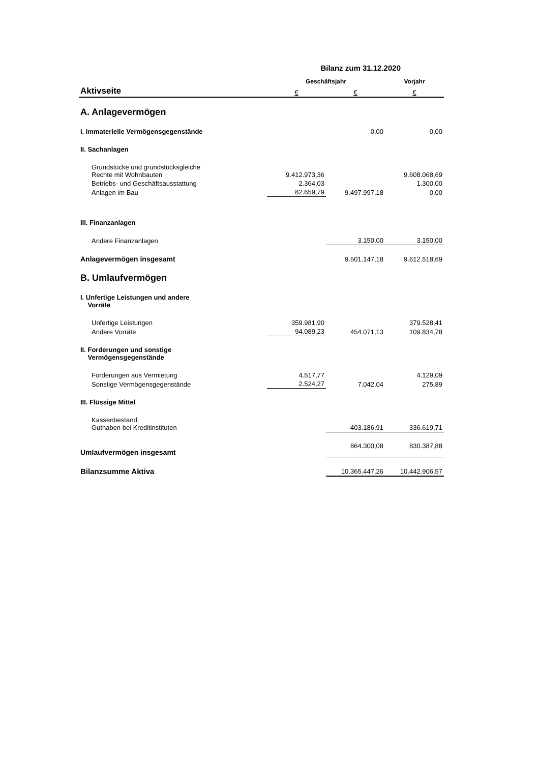Bilanz zum 31.12.2020
| | Geschäftsjahr | | Vorjahr |
| --- | --- | --- | --- |
| Aktivseite | € | € | € |
| A. Anlagevermögen | | | |
| I. Immaterielle Vermögensgegenstände | | 0,00 | 0,00 |
| II. Sachanlagen | | | |
| Grundstücke und grundstücksgleiche Rechte mit Wohnbauten | 9.412.973,36 | | 9.608.068,69 |
| Betriebs- und Geschäftsausstattung | 2.364,03 | | 1.300,00 |
| Anlagen im Bau | 82.659,79 | 9.497.997,18 | 0,00 |
| III. Finanzanlagen | | | |
| Andere Finanzanlagen | | 3.150,00 | 3.150,00 |
| Anlagevermögen insgesamt | | 9.501.147,18 | 9.612.518,69 |
| B. Umlaufvermögen | | | |
| I. Unfertige Leistungen und andere Vorräte | | | |
| Unfertige Leistungen | 359.981,90 | | 379.528,41 |
| Andere Vorräte | 94.089,23 | 454.071,13 | 109.834,78 |
| II. Forderungen und sonstige Vermögensgegenstände | | | |
| Forderungen aus Vermietung | 4.517,77 | | 4.129,09 |
| Sonstige Vermögensgegenstände | 2.524,27 | 7.042,04 | 275,89 |
| III. Flüssige Mittel | | | |
| Kassenbestand, Guthaben bei Kreditinstituten | | 403.186,91 | 336.619,71 |
| Umlaufvermögen insgesamt | | 864.300,08 | 830.387,88 |
| Bilanzsumme Aktiva | | 10.365.447,26 | 10.442.906,57 |